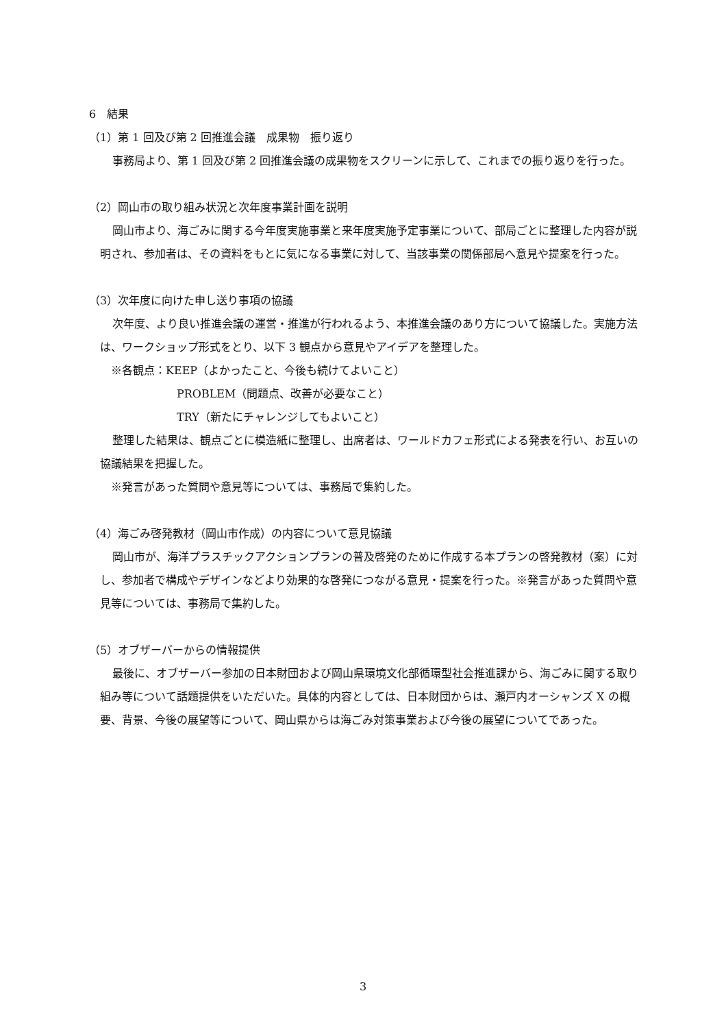6　結果
（1）第 1 回及び第 2 回推進会議　成果物　振り返り
事務局より、第 1 回及び第 2 回推進会議の成果物をスクリーンに示して、これまでの振り返りを行った。
（2）岡山市の取り組み状況と次年度事業計画を説明
岡山市より、海ごみに関する今年度実施事業と来年度実施予定事業について、部局ごとに整理した内容が説明され、参加者は、その資料をもとに気になる事業に対して、当該事業の関係部局へ意見や提案を行った。
（3）次年度に向けた申し送り事項の協議
次年度、より良い推進会議の運営・推進が行われるよう、本推進会議のあり方について協議した。実施方法は、ワークショップ形式をとり、以下 3 観点から意見やアイデアを整理した。
　※各観点：KEEP（よかったこと、今後も続けてよいこと）
PROBLEM（問題点、改善が必要なこと）
TRY（新たにチャレンジしてもよいこと）
整理した結果は、観点ごとに模造紙に整理し、出席者は、ワールドカフェ形式による発表を行い、お互いの協議結果を把握した。
　※発言があった質問や意見等については、事務局で集約した。
（4）海ごみ啓発教材（岡山市作成）の内容について意見協議
岡山市が、海洋プラスチックアクションプランの普及啓発のために作成する本プランの啓発教材（案）に対し、参加者で構成やデザインなどより効果的な啓発につながる意見・提案を行った。※発言があった質問や意見等については、事務局で集約した。
（5）オブザーバーからの情報提供
最後に、オブザーバー参加の日本財団および岡山県環境文化部循環型社会推進課から、海ごみに関する取り組み等について話題提供をいただいた。具体的内容としては、日本財団からは、瀬戸内オーシャンズ X の概要、背景、今後の展望等について、岡山県からは海ごみ対策事業および今後の展望についてであった。
3